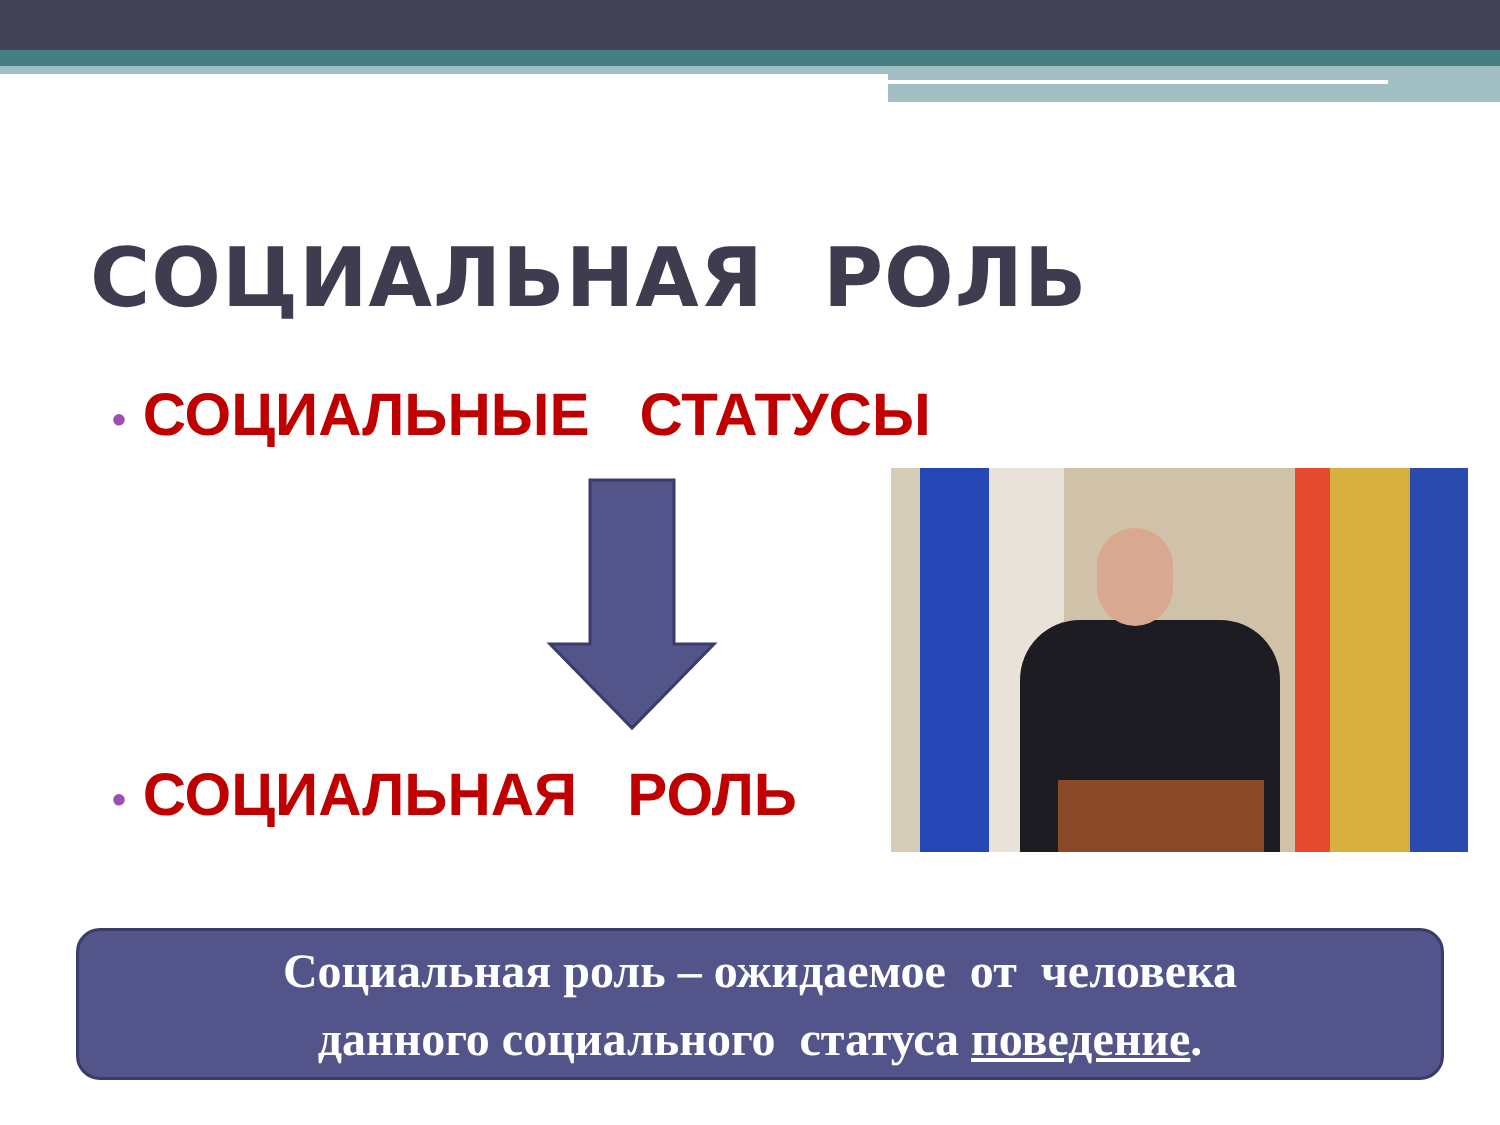СОЦИАЛЬНАЯ РОЛЬ
• СОЦИАЛЬНЫЕ СТАТУСЫ
• СОЦИАЛЬНАЯ РОЛЬ
Социальная роль – ожидаемое от человека
данного социального статуса поведение.